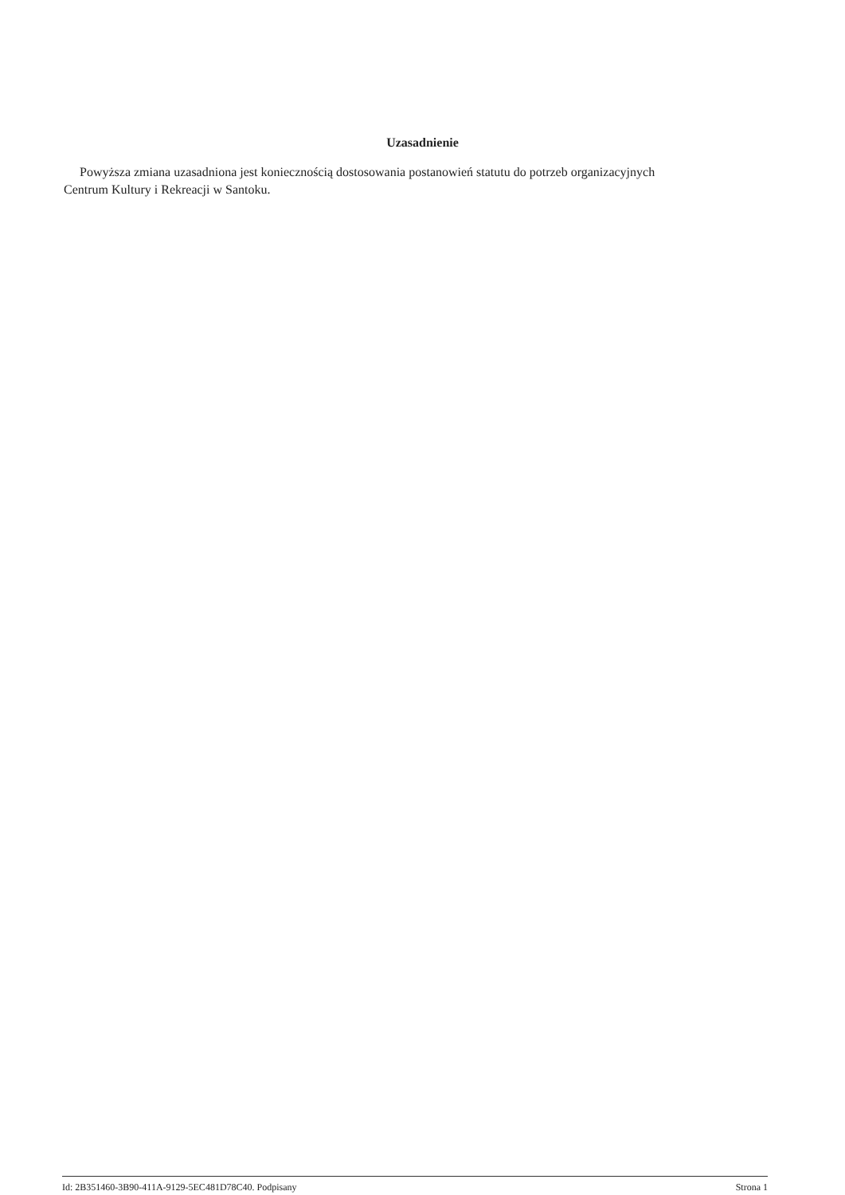Uzasadnienie
Powyższa zmiana uzasadniona jest koniecznością dostosowania postanowień statutu do potrzeb organizacyjnych Centrum Kultury i Rekreacji w Santoku.
Id: 2B351460-3B90-411A-9129-5EC481D78C40. Podpisany Strona 1